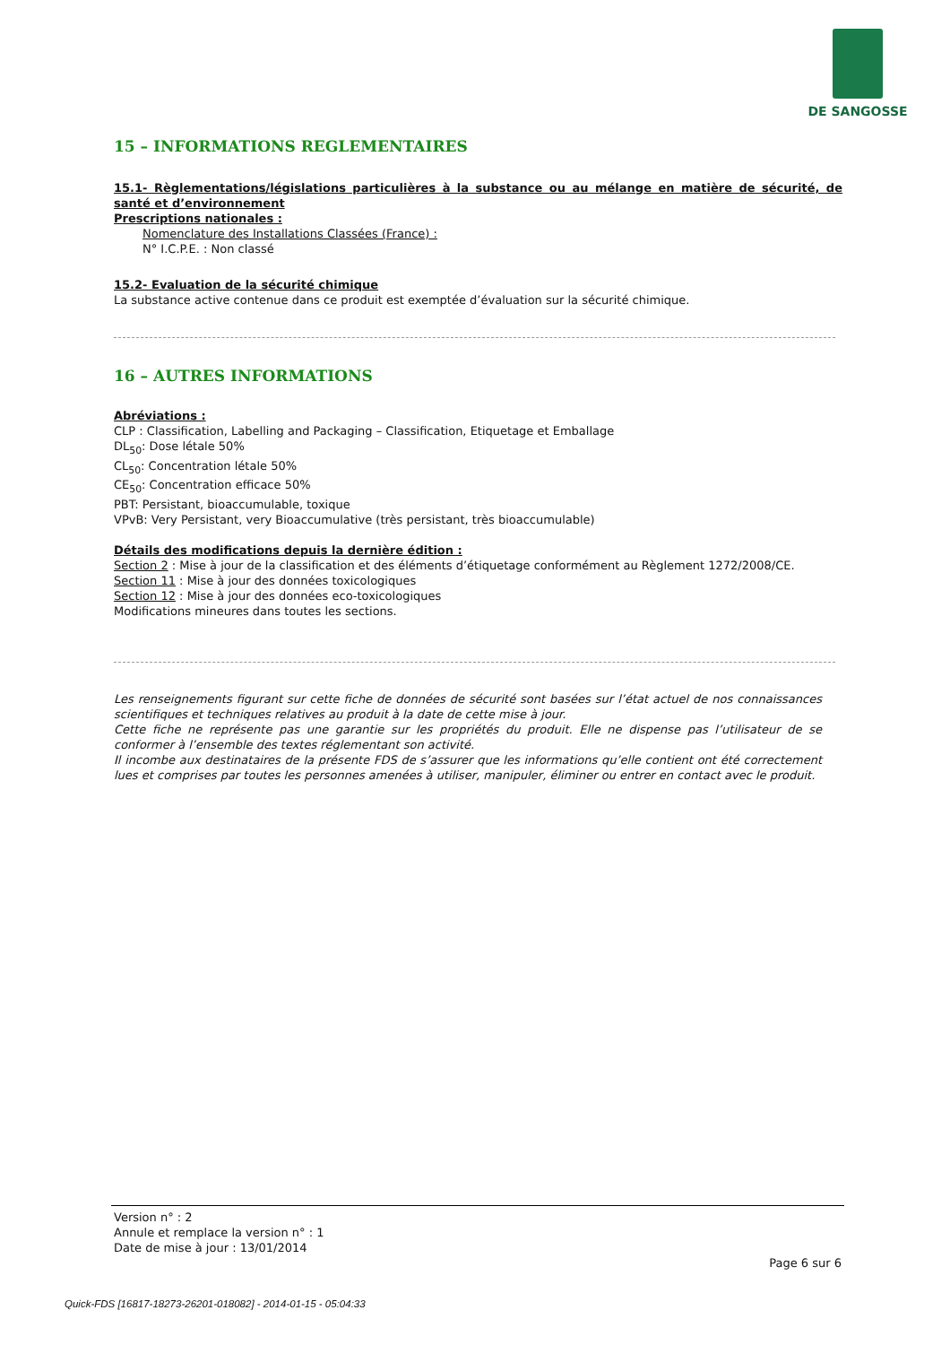DE SANGOSSE
15 – INFORMATIONS REGLEMENTAIRES
15.1- Règlementations/législations particulières à la substance ou au mélange en matière de sécurité, de santé et d’environnement
Prescriptions nationales :
Nomenclature des Installations Classées (France) :
N° I.C.P.E. : Non classé
15.2- Evaluation de la sécurité chimique
La substance active contenue dans ce produit est exemptée d’évaluation sur la sécurité chimique.
16 – AUTRES INFORMATIONS
Abréviations :
CLP : Classification, Labelling and Packaging – Classification, Etiquetage et Emballage
DL<sub>50</sub>: Dose létale 50%
CL<sub>50</sub>: Concentration létale 50%
CE<sub>50</sub>: Concentration efficace 50%
PBT: Persistant, bioaccumulable, toxique
VPvB: Very Persistant, very Bioaccumulative (très persistant, très bioaccumulable)
Détails des modifications depuis la dernière édition :
Section 2 : Mise à jour de la classification et des éléments d’étiquetage conformément au Règlement 1272/2008/CE.
Section 11 : Mise à jour des données toxicologiques
Section 12 : Mise à jour des données eco-toxicologiques
Modifications mineures dans toutes les sections.
Les renseignements figurant sur cette fiche de données de sécurité sont basées sur l’état actuel de nos connaissances scientifiques et techniques relatives au produit à la date de cette mise à jour.
Cette fiche ne représente pas une garantie sur les propriétés du produit. Elle ne dispense pas l’utilisateur de se conformer à l’ensemble des textes réglementant son activité.
Il incombe aux destinataires de la présente FDS de s’assurer que les informations qu’elle contient ont été correctement lues et comprises par toutes les personnes amenées à utiliser, manipuler, éliminer ou entrer en contact avec le produit.
Version n° : 2
Annule et remplace la version n° : 1
Date de mise à jour : 13/01/2014
Page 6 sur 6
Quick-FDS [16817-18273-26201-018082] - 2014-01-15 - 05:04:33